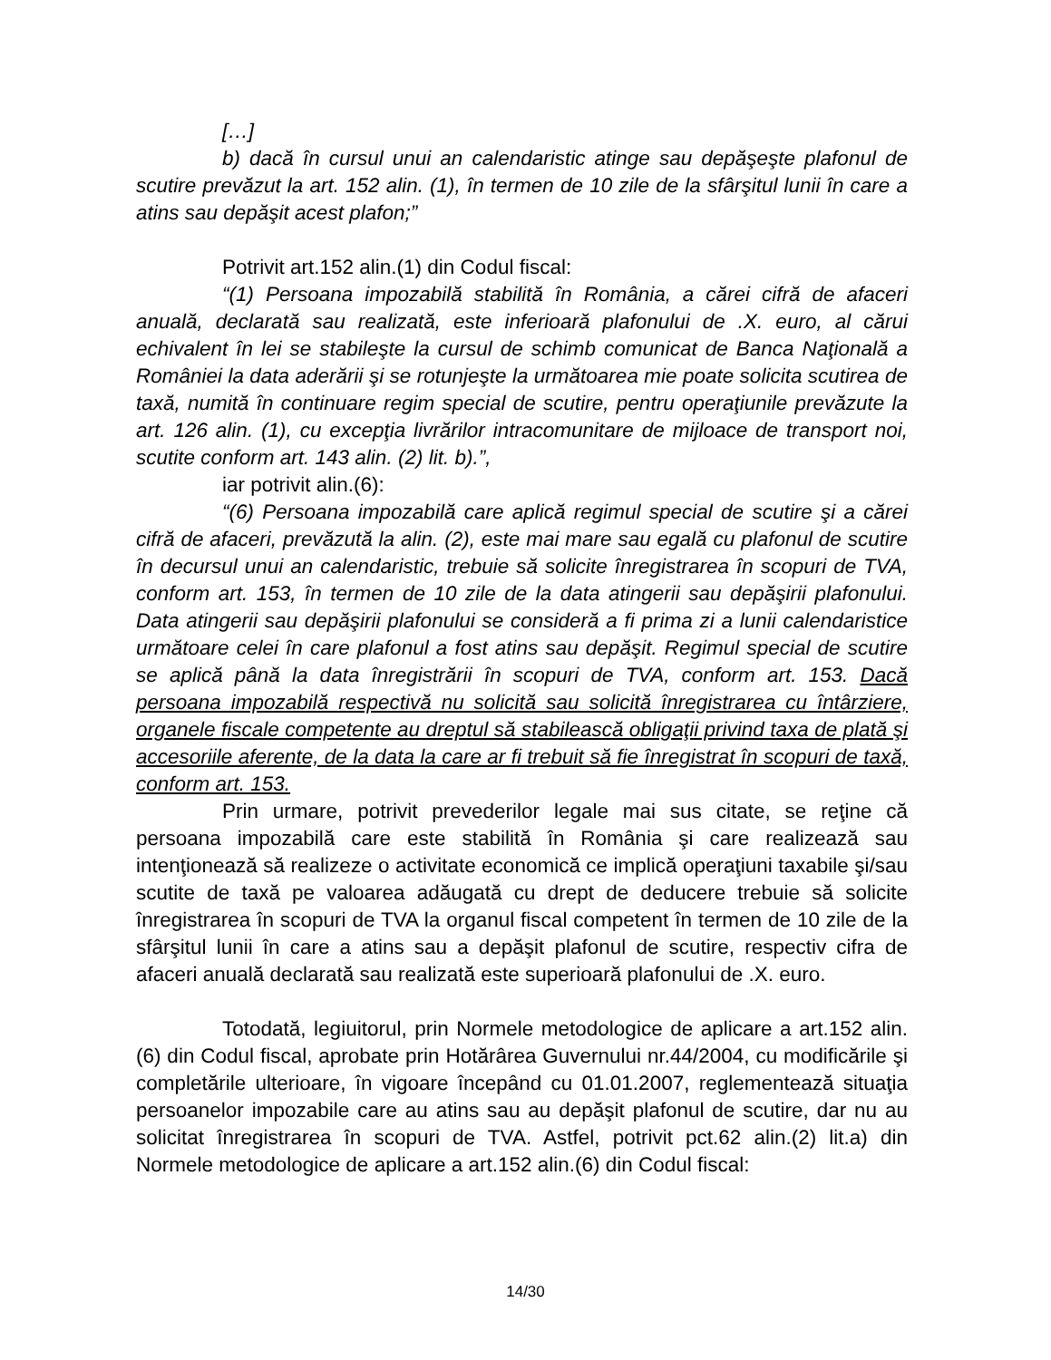[…]
b) dacă în cursul unui an calendaristic atinge sau depăşeşte plafonul de scutire prevăzut la art. 152 alin. (1), în termen de 10 zile de la sfârşitul lunii în care a atins sau depăşit acest plafon;”
Potrivit art.152 alin.(1) din Codul fiscal:
“(1) Persoana impozabilă stabilită în România, a cărei cifră de afaceri anuală, declarată sau realizată, este inferioară plafonului de .X. euro, al cărui echivalent în lei se stabileşte la cursul de schimb comunicat de Banca Naţională a României la data aderării şi se rotunjeşte la următoarea mie poate solicita scutirea de taxă, numită în continuare regim special de scutire, pentru operaţiunile prevăzute la art. 126 alin. (1), cu excepţia livrărilor intracomunitare de mijloace de transport noi, scutite conform art. 143 alin. (2) lit. b).”,
iar potrivit alin.(6):
“(6) Persoana impozabilă care aplică regimul special de scutire şi a cărei cifră de afaceri, prevăzută la alin. (2), este mai mare sau egală cu plafonul de scutire în decursul unui an calendaristic, trebuie să solicite înregistrarea în scopuri de TVA, conform art. 153, în termen de 10 zile de la data atingerii sau depăşirii plafonului. Data atingerii sau depăşirii plafonului se consideră a fi prima zi a lunii calendaristice următoare celei în care plafonul a fost atins sau depăşit. Regimul special de scutire se aplică până la data înregistrării în scopuri de TVA, conform art. 153. Dacă persoana impozabilă respectivă nu solicită sau solicită înregistrarea cu întârziere, organele fiscale competente au dreptul să stabilească obligaţii privind taxa de plată şi accesoriile aferente, de la data la care ar fi trebuit să fie înregistrat în scopuri de taxă, conform art. 153.
Prin urmare, potrivit prevederilor legale mai sus citate, se reţine că persoana impozabilă care este stabilită în România şi care realizează sau intenţionează să realizeze o activitate economică ce implică operaţiuni taxabile şi/sau scutite de taxă pe valoarea adăugată cu drept de deducere trebuie să solicite înregistrarea în scopuri de TVA la organul fiscal competent în termen de 10 zile de la sfârşitul lunii în care a atins sau a depăşit plafonul de scutire, respectiv cifra de afaceri anuală declarată sau realizată este superioară plafonului de .X. euro.
Totodată, legiuitorul, prin Normele metodologice de aplicare a art.152 alin.(6) din Codul fiscal, aprobate prin Hotărârea Guvernului nr.44/2004, cu modificările şi completările ulterioare, în vigoare începând cu 01.01.2007, reglementează situaţia persoanelor impozabile care au atins sau au depăşit plafonul de scutire, dar nu au solicitat înregistrarea în scopuri de TVA. Astfel, potrivit pct.62 alin.(2) lit.a) din Normele metodologice de aplicare a art.152 alin.(6) din Codul fiscal:
14/30